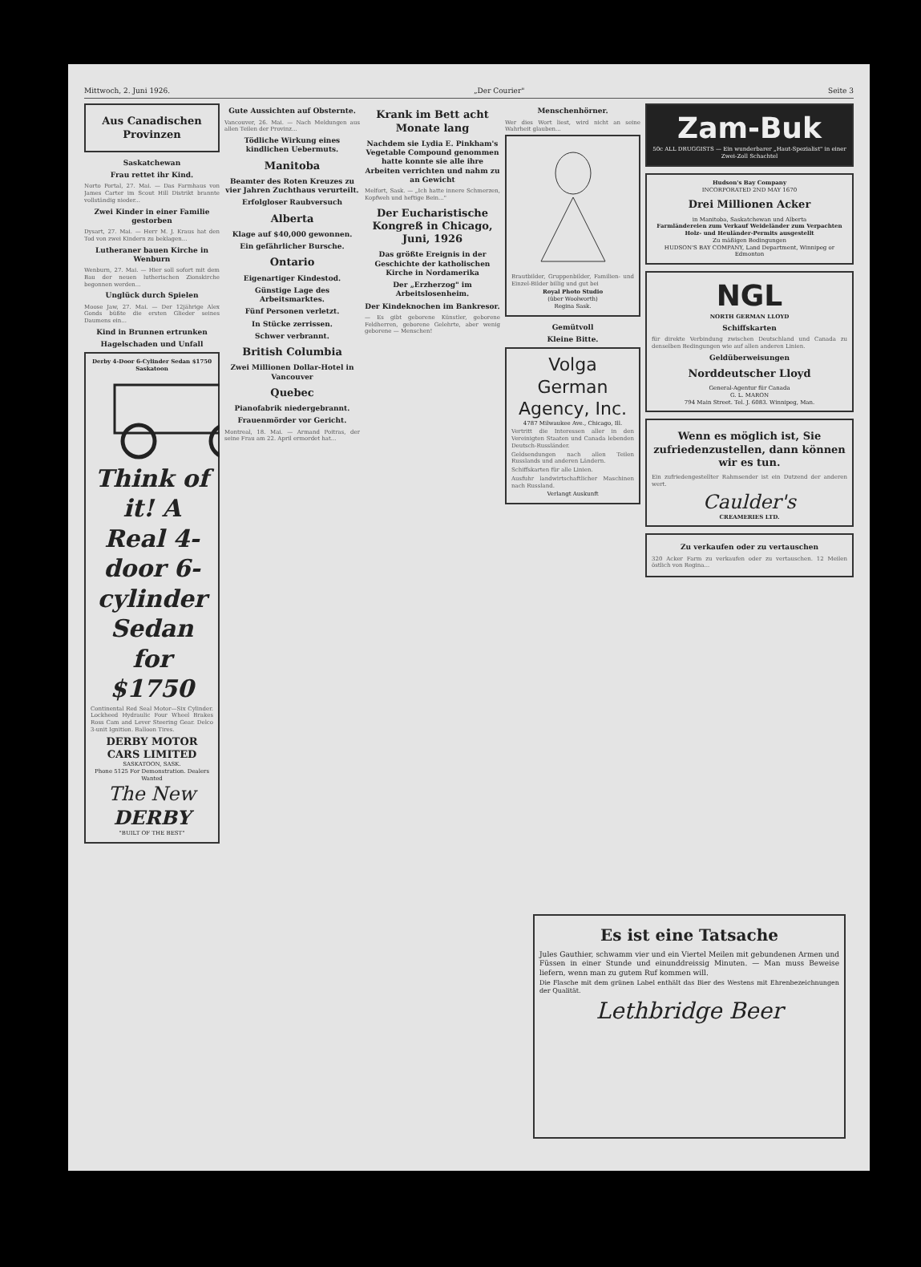Mittwoch, 2. Juni 1926. „Der Courier" Seite 3
Aus Canadischen Provinzen
Saskatchewan
Frau rettet ihr Kind.
Norto Portal, 27. Mai. — Das Farmhaus von James Carter im Scout Hill Distrikt brannte vollständig nieder...
Zwei Kinder in einer Familie gestorben
Dysart, 27. Mai. — Herr M. J. Kraus hat den Tod von zwei Kindern zu beklagen...
Lutheraner bauen Kirche in Wenburn
Wenburn, 27. Mai. — Hier soll sofort mit dem Bau der neuen lutherischen Zionskirche begonnen werden...
Unglück durch Spielen
Moose Jaw, 27. Mai. — Der 12jährige Alex Gonds büßte die ersten Glieder seines Daumens ein...
Kind in Brunnen ertrunken
Hagelschaden und Unfall
Derby 4-Door 6-Cylinder Sedan $1750 Saskatoon
Think of it! A Real 4-door 6-cylinder Sedan for $1750
Continental Red Seal Motor—Six Cylinder. Lockheed Hydraulic Four Wheel Brakes Ross Cam and Lever Steering Gear. Delco 3-unit Ignition. Balloon Tires.
DERBY MOTOR CARS LIMITED
SASKATOON, SASK.
Phone 5125 For Demonstration. Dealers Wanted
The New DERBY
"BUILT OF THE BEST"
Gute Aussichten auf Obsternte.
Vancouver, 26. Mai. — Nach Meldungen aus allen Teilen der Provinz...
Tödliche Wirkung eines kindlichen Uebermuts.
Manitoba
Beamter des Roten Kreuzes zu vier Jahren Zuchthaus verurteilt.
Erfolgloser Raubversuch
Alberta
Klage auf $40,000 gewonnen.
Ein gefährlicher Bursche.
Ontario
Eigenartiger Kindestod.
Günstige Lage des Arbeitsmarktes.
Fünf Personen verletzt.
In Stücke zerrissen.
Schwer verbrannt.
British Columbia
Zwei Millionen Dollar-Hotel in Vancouver
Quebec
Pianofabrik niedergebrannt.
Frauenmörder vor Gericht.
Montreal, 18. Mai. — Armand Poitras, der seine Frau am 22. April ermordet hat...
Krank im Bett acht Monate lang
Nachdem sie Lydia E. Pinkham's Vegetable Compound genommen hatte konnte sie alle ihre Arbeiten verrichten und nahm zu an Gewicht
Melfort, Sask. — „Ich hatte innere Schmerzen, Kopfweh und heftige Bein..."
Der Eucharistische Kongreß in Chicago, Juni, 1926
Das größte Ereignis in der Geschichte der katholischen Kirche in Nordamerika
Der „Erzherzog" im Arbeitslosenheim.
Der Kindeknochen im Bankresor.
— Es gibt geborene Künstler, geborene Feldherren, geborene Gelehrte, aber wenig geborene — Menschen!
Menschenhörner.
Wer dies Wort liest, wird nicht an seine Wahrheit glauben...
Brautbilder, Gruppenbilder, Familien- und Einzel-Bilder billig und gut bei
Royal Photo Studio
(über Woolworth)
Regina Sask.
Gemütvoll
Kleine Bitte.
Volga German Agency, Inc.
4787 Milwaukee Ave., Chicago, Ill.
Vertritt die Interessen aller in den Vereinigten Staaten und Canada lebenden Deutsch-Russländer.
Geldsendungen nach allen Teilen Russlands und anderen Ländern.
Schiffskarten für alle Linien.
Ausfuhr landwirtschaftlicher Maschinen nach Russland.
Verlangt Auskunft
Zam-Buk
50c ALL DRUGGISTS — Ein wunderbarer „Haut-Spezialist" in einer Zwei-Zoll Schachtel
Hudson's Bay Company
INCORPORATED 2ND MAY 1670
Drei Millionen Acker
in Manitoba, Saskatchewan und Alberta
Farmländereien zum Verkauf Weideländer zum Verpachten Holz- und Heuländer-Permits ausgestellt
Zu mäßigen Bedingungen
HUDSON'S BAY COMPANY, Land Department, Winnipeg or Edmonton
NGL
NORTH GERMAN LLOYD
Schiffskarten
für direkte Verbindung zwischen Deutschland und Canada zu denselben Bedingungen wie auf allen anderen Linien.
Geldüberweisungen
Norddeutscher Lloyd
General-Agentur für Canada
G. L. MARON
794 Main Street. Tel. J. 6083. Winnipeg, Man.
Wenn es möglich ist, Sie zufriedenzustellen, dann können wir es tun.
Ein zufriedengestellter Rahmsender ist ein Dutzend der anderen wert.
Caulder's
CREAMERIES LTD.
Zu verkaufen oder zu vertauschen
320 Acker Farm zu verkaufen oder zu vertauschen. 12 Meilen östlich von Regina...
Es ist eine Tatsache
Jules Gauthier, schwamm vier und ein Viertel Meilen mit gebundenen Armen und Füssen in einer Stunde und einunddreissig Minuten. — Man muss Beweise liefern, wenn man zu gutem Ruf kommen will.
Die Flasche mit dem grünen Label enthält das Bier des Westens mit Ehrenbezeichnungen der Qualität.
Lethbridge Beer